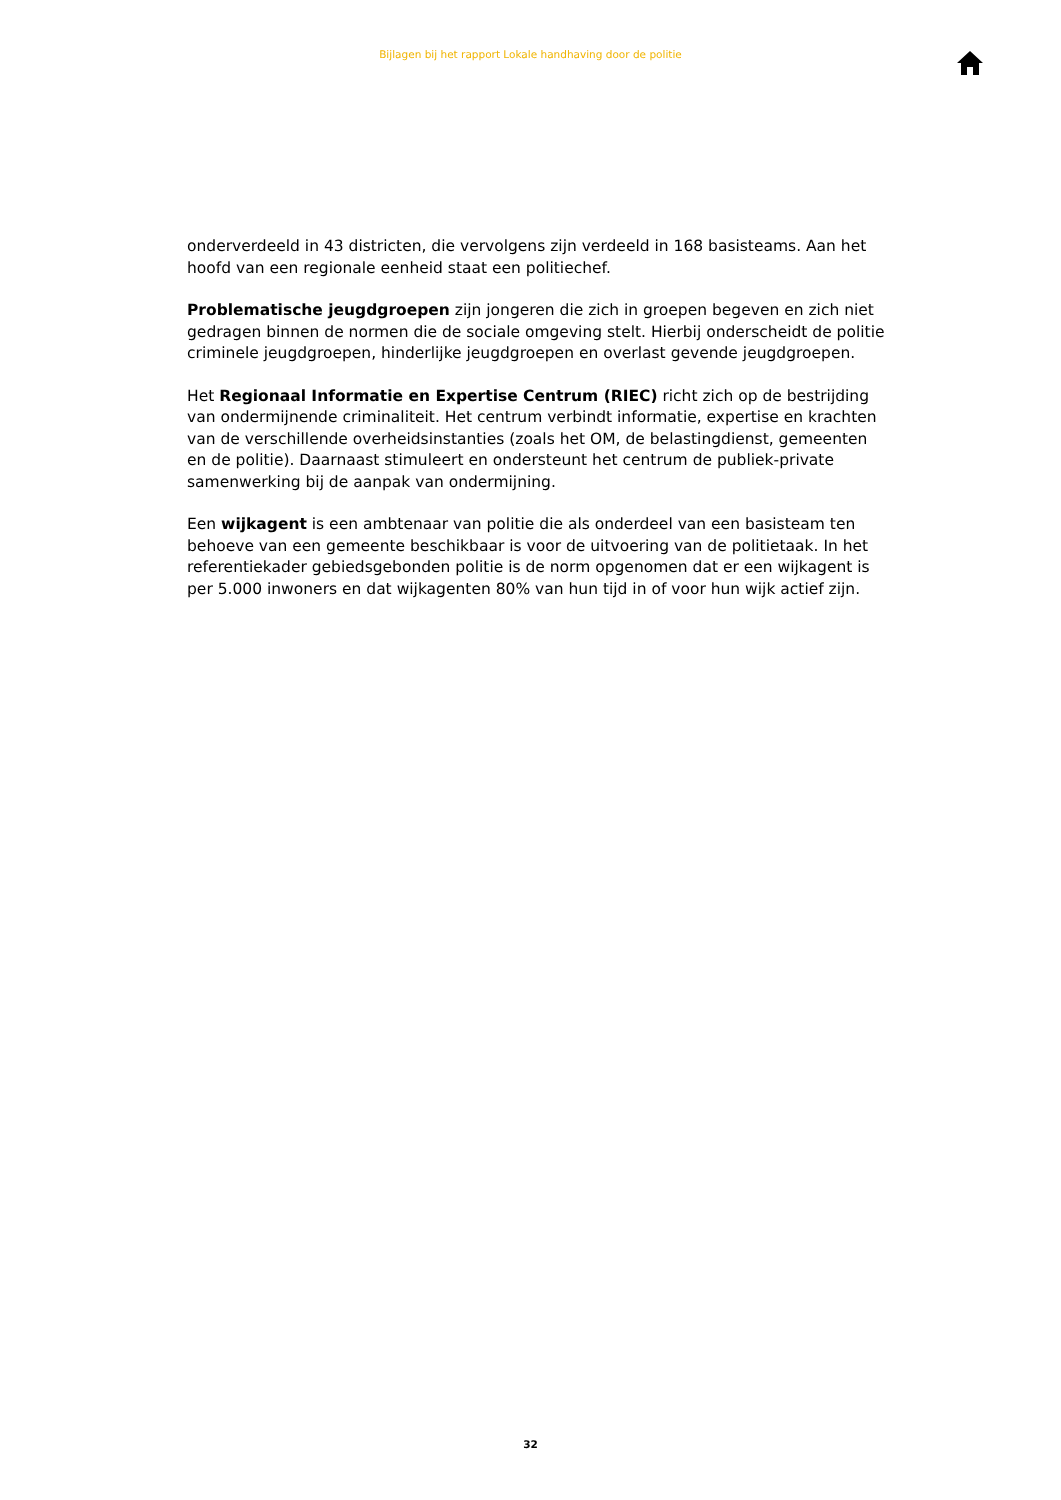Bijlagen bij het rapport Lokale handhaving door de politie
onderverdeeld in 43 districten, die vervolgens zijn verdeeld in 168 basisteams. Aan het hoofd van een regionale eenheid staat een politiechef.
Problematische jeugdgroepen zijn jongeren die zich in groepen begeven en zich niet gedragen binnen de normen die de sociale omgeving stelt. Hierbij onderscheidt de politie criminele jeugdgroepen, hinderlijke jeugdgroepen en overlast gevende jeugdgroepen.
Het Regionaal Informatie en Expertise Centrum (RIEC) richt zich op de bestrijding van ondermijnende criminaliteit. Het centrum verbindt informatie, expertise en krachten van de verschillende overheidsinstanties (zoals het OM, de belastingdienst, gemeenten en de politie). Daarnaast stimuleert en ondersteunt het centrum de publiek-private samenwerking bij de aanpak van ondermijning.
Een wijkagent is een ambtenaar van politie die als onderdeel van een basisteam ten behoeve van een gemeente beschikbaar is voor de uitvoering van de politietaak. In het referentiekader gebiedsgebonden politie is de norm opgenomen dat er een wijkagent is per 5.000 inwoners en dat wijkagenten 80% van hun tijd in of voor hun wijk actief zijn.
32